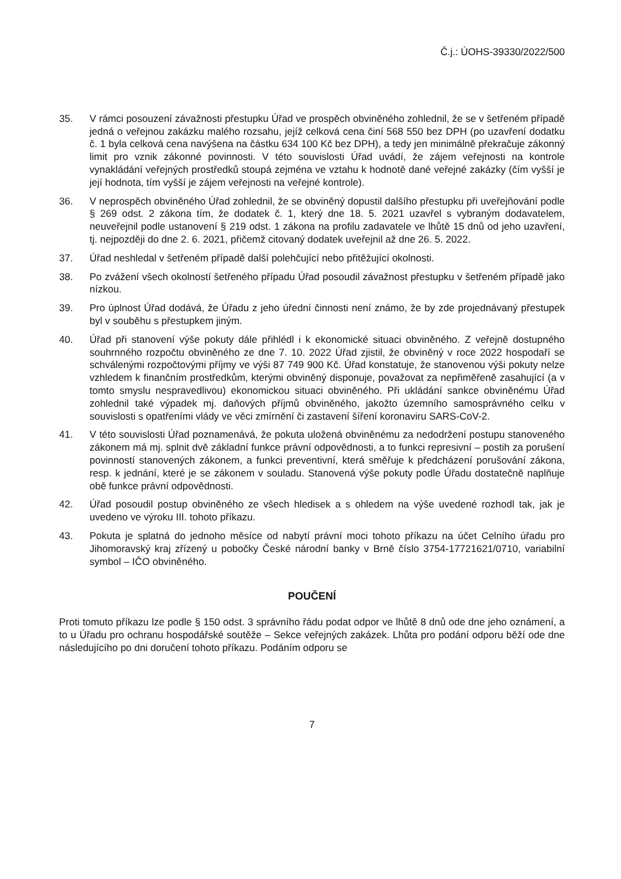Č.j.: ÚOHS-39330/2022/500
35. V rámci posouzení závažnosti přestupku Úřad ve prospěch obviněného zohlednil, že se v šetřeném případě jedná o veřejnou zakázku malého rozsahu, jejíž celková cena činí 568 550 bez DPH (po uzavření dodatku č. 1 byla celková cena navýšena na částku 634 100 Kč bez DPH), a tedy jen minimálně překračuje zákonný limit pro vznik zákonné povinnosti. V této souvislosti Úřad uvádí, že zájem veřejnosti na kontrole vynakládání veřejných prostředků stoupá zejména ve vztahu k hodnotě dané veřejné zakázky (čím vyšší je její hodnota, tím vyšší je zájem veřejnosti na veřejné kontrole).
36. V neprospěch obviněného Úřad zohlednil, že se obviněný dopustil dalšího přestupku při uveřejňování podle § 269 odst. 2 zákona tím, že dodatek č. 1, který dne 18. 5. 2021 uzavřel s vybraným dodavatelem, neuveřejnil podle ustanovení § 219 odst. 1 zákona na profilu zadavatele ve lhůtě 15 dnů od jeho uzavření, tj. nejpozději do dne 2. 6. 2021, přičemž citovaný dodatek uveřejnil až dne 26. 5. 2022.
37. Úřad neshledal v šetřeném případě další polehčující nebo přitěžující okolnosti.
38. Po zvážení všech okolností šetřeného případu Úřad posoudil závažnost přestupku v šetřeném případě jako nízkou.
39. Pro úplnost Úřad dodává, že Úřadu z jeho úřední činnosti není známo, že by zde projednávaný přestupek byl v souběhu s přestupkem jiným.
40. Úřad při stanovení výše pokuty dále přihlédl i k ekonomické situaci obviněného. Z veřejně dostupného souhrnného rozpočtu obviněného ze dne 7. 10. 2022 Úřad zjistil, že obviněný v roce 2022 hospodaří se schválenými rozpočtovými příjmy ve výši 87 749 900 Kč. Úřad konstatuje, že stanovenou výši pokuty nelze vzhledem k finančním prostředkům, kterými obviněný disponuje, považovat za nepřiměřeně zasahující (a v tomto smyslu nespravedlivou) ekonomickou situaci obviněného. Při ukládání sankce obviněnému Úřad zohlednil také výpadek mj. daňových příjmů obviněného, jakožto územního samosprávného celku v souvislosti s opatřeními vlády ve věci zmírnění či zastavení šíření koronaviru SARS-CoV-2.
41. V této souvislosti Úřad poznamenává, že pokuta uložená obviněnému za nedodržení postupu stanoveného zákonem má mj. splnit dvě základní funkce právní odpovědnosti, a to funkci represivní – postih za porušení povinností stanovených zákonem, a funkci preventivní, která směřuje k předcházení porušování zákona, resp. k jednání, které je se zákonem v souladu. Stanovená výše pokuty podle Úřadu dostatečně naplňuje obě funkce právní odpovědnosti.
42. Úřad posoudil postup obviněného ze všech hledisek a s ohledem na výše uvedené rozhodl tak, jak je uvedeno ve výroku III. tohoto příkazu.
43. Pokuta je splatná do jednoho měsíce od nabytí právní moci tohoto příkazu na účet Celního úřadu pro Jihomoravský kraj zřízený u pobočky České národní banky v Brně číslo 3754-17721621/0710, variabilní symbol – IČO obviněného.
POUČENÍ
Proti tomuto příkazu lze podle § 150 odst. 3 správního řádu podat odpor ve lhůtě 8 dnů ode dne jeho oznámení, a to u Úřadu pro ochranu hospodářské soutěže – Sekce veřejných zakázek. Lhůta pro podání odporu běží ode dne následujícího po dni doručení tohoto příkazu. Podáním odporu se
7